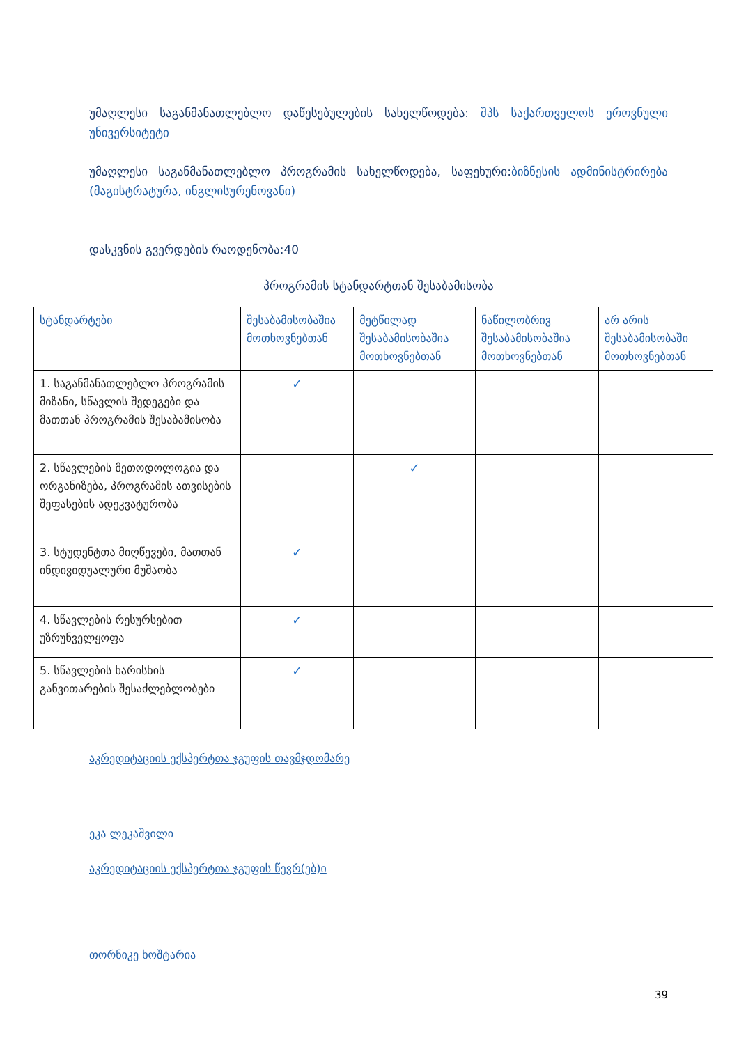უმაღლესი საგანმანათლებლო დაწესებულების სახელწოდება: შპს საქართველოს ეროვნული უნივერსიტეტი
უმაღლესი საგანმანათლებლო პროგრამის სახელწოდება, საფეხური:ბიზნესის ადმინისტრირება (მაგისტრატურა, ინგლისურენოვანი)
დასკვნის გვერდების რაოდენობა:40
პროგრამის სტანდარტთან შესაბამისობა
| სტანდარტები | შესაბამისობაშია მოთხოვნებთან | მეტწილად შესაბამისობაშია მოთხოვნებთან | ნაწილობრივ შესაბამისობაშია მოთხოვნებთან | არ არის შესაბამისობაში მოთხოვნებთან |
| --- | --- | --- | --- | --- |
| 1. საგანმანათლებლო პროგრამის მიზანი, სწავლის შედეგები და მათთან პროგრამის შესაბამისობა | ✓ | | | |
| 2. სწავლების მეთოდოლოგია და ორგანიზება, პროგრამის ათვისების შეფასების ადეკვატურობა | | ✓ | | |
| 3. სტუდენტთა მიღწევები, მათთან ინდივიდუალური მუშაობა | ✓ | | | |
| 4. სწავლების რესურსებით უზრუნველყოფა | ✓ | | | |
| 5. სწავლების ხარისხის განვითარების შესაძლებლობები | ✓ | | | |
აკრედიტაციის ექსპერტთა ჯგუფის თავმჯდომარე
ეკა ლეკაშვილი
აკრედიტაციის ექსპერტთა ჯგუფის წევრ(ებ)ი
თორნიკე ხოშტარია
39